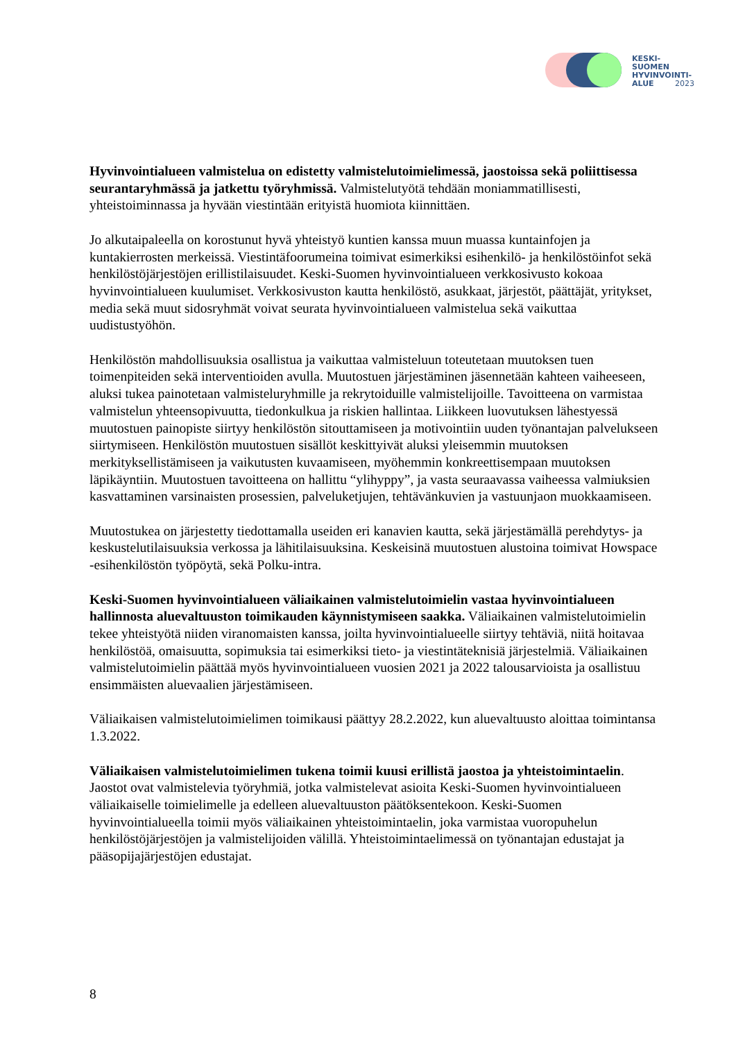KESKI-
SUOMEN
HYVINVOINTI-
ALUE
2023
Hyvinvointialueen valmistelua on edistetty valmistelutoimielimessä, jaostoissa sekä poliittisessa seurantaryhmässä ja jatkettu työryhmissä. Valmistelutyötä tehdään moniammatillisesti, yhteistoiminnassa ja hyvään viestintään erityistä huomiota kiinnittäen.
Jo alkutaipaleella on korostunut hyvä yhteistyö kuntien kanssa muun muassa kuntainfojen ja kuntakierrosten merkeissä. Viestintäfoorumeina toimivat esimerkiksi esihenkilö- ja henkilöstöinfot sekä henkilöstöjärjestöjen erillistilaisuudet. Keski-Suomen hyvinvointialueen verkkosivusto kokoaa hyvinvointialueen kuulumiset. Verkkosivuston kautta henkilöstö, asukkaat, järjestöt, päättäjät, yritykset, media sekä muut sidosryhmät voivat seurata hyvinvointialueen valmistelua sekä vaikuttaa uudistustyöhön.
Henkilöstön mahdollisuuksia osallistua ja vaikuttaa valmisteluun toteutetaan muutoksen tuen toimenpiteiden sekä interventioiden avulla. Muutostuen järjestäminen jäsennetään kahteen vaiheeseen, aluksi tukea painotetaan valmisteluryhmille ja rekrytoiduille valmistelijoille. Tavoitteena on varmistaa valmistelun yhteensopivuutta, tiedonkulkua ja riskien hallintaa. Liikkeen luovutuksen lähestyessä muutostuen painopiste siirtyy henkilöstön sitouttamiseen ja motivointiin uuden työnantajan palvelukseen siirtymiseen. Henkilöstön muutostuen sisällöt keskittyivät aluksi yleisemmin muutoksen merkityksellistämiseen ja vaikutusten kuvaamiseen, myöhemmin konkreettisempaan muutoksen läpikäyntiin. Muutostuen tavoitteena on hallittu “ylihyppy”, ja vasta seuraavassa vaiheessa valmiuksien kasvattaminen varsinaisten prosessien, palveluketjujen, tehtävänkuvien ja vastuunjaon muokkaamiseen.
Muutostukea on järjestetty tiedottamalla useiden eri kanavien kautta, sekä järjestämällä perehdytys- ja keskustelutilaisuuksia verkossa ja lähitilaisuuksina. Keskeisinä muutostuen alustoina toimivat Howspace -esihenkilöstön työpöytä, sekä Polku-intra.
Keski-Suomen hyvinvointialueen väliaikainen valmistelutoimielin vastaa hyvinvointialueen hallinnosta aluevaltuuston toimikauden käynnistymiseen saakka. Väliaikainen valmistelutoimielin tekee yhteistyötä niiden viranomaisten kanssa, joilta hyvinvointialueelle siirtyy tehtäviä, niitä hoitavaa henkilöstöä, omaisuutta, sopimuksia tai esimerkiksi tieto- ja viestintäteknisiä järjestelmiä. Väliaikainen valmistelutoimielin päättää myös hyvinvointialueen vuosien 2021 ja 2022 talousarvioista ja osallistuu ensimmäisten aluevaalien järjestämiseen.
Väliaikaisen valmistelutoimielimen toimikausi päättyy 28.2.2022, kun aluevaltuusto aloittaa toimintansa 1.3.2022.
Väliaikaisen valmistelutoimielimen tukena toimii kuusi erillistä jaostoa ja yhteistoimintaelin. Jaostot ovat valmistelevia työryhmiä, jotka valmistelevat asioita Keski-Suomen hyvinvointialueen väliaikaiselle toimielimelle ja edelleen aluevaltuuston päätöksentekoon. Keski-Suomen hyvinvointialueella toimii myös väliaikainen yhteistoimintaelin, joka varmistaa vuoropuhelun henkilöstöjärjestöjen ja valmistelijoiden välillä. Yhteistoimintaelimessä on työnantajan edustajat ja pääsopijajärjestöjen edustajat.
8